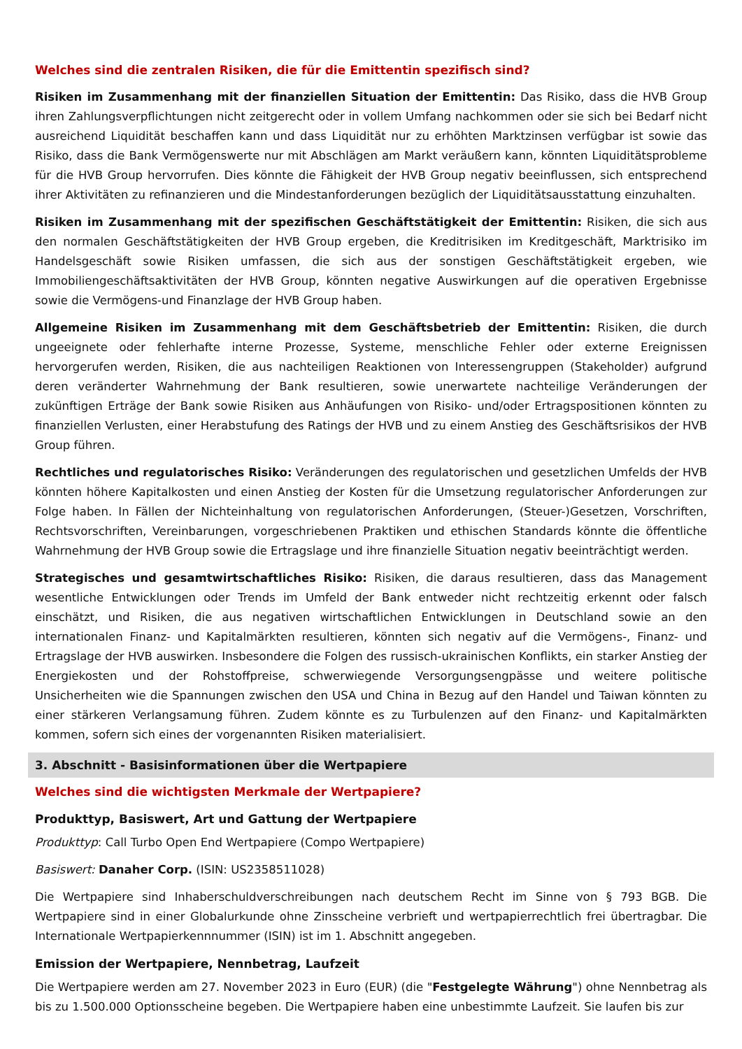Welches sind die zentralen Risiken, die für die Emittentin spezifisch sind?
Risiken im Zusammenhang mit der finanziellen Situation der Emittentin: Das Risiko, dass die HVB Group ihren Zahlungsverpflichtungen nicht zeitgerecht oder in vollem Umfang nachkommen oder sie sich bei Bedarf nicht ausreichend Liquidität beschaffen kann und dass Liquidität nur zu erhöhten Marktzinsen verfügbar ist sowie das Risiko, dass die Bank Vermögenswerte nur mit Abschlägen am Markt veräußern kann, könnten Liquiditätsprobleme für die HVB Group hervorrufen. Dies könnte die Fähigkeit der HVB Group negativ beeinflussen, sich entsprechend ihrer Aktivitäten zu refinanzieren und die Mindestanforderungen bezüglich der Liquiditätsausstattung einzuhalten.
Risiken im Zusammenhang mit der spezifischen Geschäftstätigkeit der Emittentin: Risiken, die sich aus den normalen Geschäftstätigkeiten der HVB Group ergeben, die Kreditrisiken im Kreditgeschäft, Marktrisiko im Handelsgeschäft sowie Risiken umfassen, die sich aus der sonstigen Geschäftstätigkeit ergeben, wie Immobiliengeschäftsaktivitäten der HVB Group, könnten negative Auswirkungen auf die operativen Ergebnisse sowie die Vermögens-und Finanzlage der HVB Group haben.
Allgemeine Risiken im Zusammenhang mit dem Geschäftsbetrieb der Emittentin: Risiken, die durch ungeeignete oder fehlerhafte interne Prozesse, Systeme, menschliche Fehler oder externe Ereignissen hervorgerufen werden, Risiken, die aus nachteiligen Reaktionen von Interessengruppen (Stakeholder) aufgrund deren veränderter Wahrnehmung der Bank resultieren, sowie unerwartete nachteilige Veränderungen der zukünftigen Erträge der Bank sowie Risiken aus Anhäufungen von Risiko- und/oder Ertragspositionen könnten zu finanziellen Verlusten, einer Herabstufung des Ratings der HVB und zu einem Anstieg des Geschäftsrisikos der HVB Group führen.
Rechtliches und regulatorisches Risiko: Veränderungen des regulatorischen und gesetzlichen Umfelds der HVB könnten höhere Kapitalkosten und einen Anstieg der Kosten für die Umsetzung regulatorischer Anforderungen zur Folge haben. In Fällen der Nichteinhaltung von regulatorischen Anforderungen, (Steuer-)Gesetzen, Vorschriften, Rechtsvorschriften, Vereinbarungen, vorgeschriebenen Praktiken und ethischen Standards könnte die öffentliche Wahrnehmung der HVB Group sowie die Ertragslage und ihre finanzielle Situation negativ beeinträchtigt werden.
Strategisches und gesamtwirtschaftliches Risiko: Risiken, die daraus resultieren, dass das Management wesentliche Entwicklungen oder Trends im Umfeld der Bank entweder nicht rechtzeitig erkennt oder falsch einschätzt, und Risiken, die aus negativen wirtschaftlichen Entwicklungen in Deutschland sowie an den internationalen Finanz- und Kapitalmärkten resultieren, könnten sich negativ auf die Vermögens-, Finanz- und Ertragslage der HVB auswirken. Insbesondere die Folgen des russisch-ukrainischen Konflikts, ein starker Anstieg der Energiekosten und der Rohstoffpreise, schwerwiegende Versorgungsengpässe und weitere politische Unsicherheiten wie die Spannungen zwischen den USA und China in Bezug auf den Handel und Taiwan könnten zu einer stärkeren Verlangsamung führen. Zudem könnte es zu Turbulenzen auf den Finanz- und Kapitalmärkten kommen, sofern sich eines der vorgenannten Risiken materialisiert.
3. Abschnitt - Basisinformationen über die Wertpapiere
Welches sind die wichtigsten Merkmale der Wertpapiere?
Produkttyp, Basiswert, Art und Gattung der Wertpapiere
Produkttyp: Call Turbo Open End Wertpapiere (Compo Wertpapiere)
Basiswert: Danaher Corp. (ISIN: US2358511028)
Die Wertpapiere sind Inhaberschuldverschreibungen nach deutschem Recht im Sinne von § 793 BGB. Die Wertpapiere sind in einer Globalurkunde ohne Zinsscheine verbrieft und wertpapierrechtlich frei übertragbar. Die Internationale Wertpapierkennnummer (ISIN) ist im 1. Abschnitt angegeben.
Emission der Wertpapiere, Nennbetrag, Laufzeit
Die Wertpapiere werden am 27. November 2023 in Euro (EUR) (die "Festgelegte Währung") ohne Nennbetrag als bis zu 1.500.000 Optionsscheine begeben. Die Wertpapiere haben eine unbestimmte Laufzeit. Sie laufen bis zur